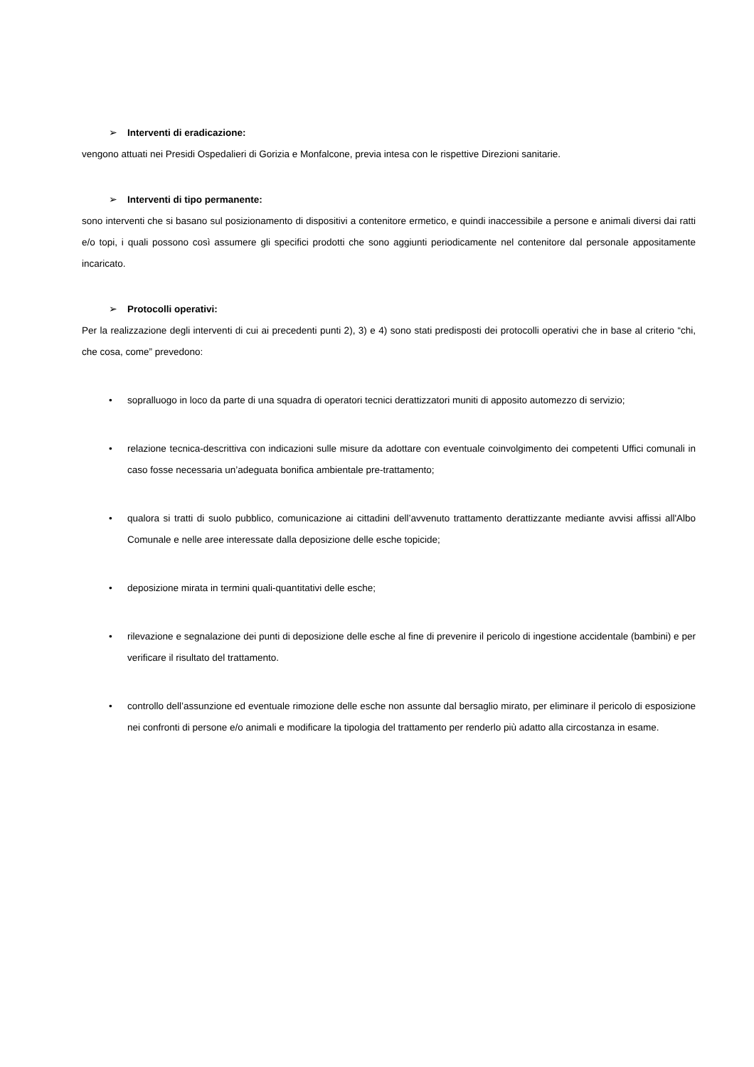➢ Interventi di eradicazione:
vengono attuati nei Presidi Ospedalieri di Gorizia e Monfalcone, previa intesa con le rispettive Direzioni sanitarie.
➢ Interventi di tipo permanente:
sono interventi che si basano sul posizionamento di dispositivi a contenitore ermetico, e quindi inaccessibile a persone e animali diversi dai ratti e/o topi, i quali possono così assumere gli specifici prodotti che sono aggiunti periodicamente nel contenitore dal personale appositamente incaricato.
➢ Protocolli operativi:
Per la realizzazione degli interventi di cui ai precedenti punti 2), 3) e 4) sono stati predisposti dei protocolli operativi che in base al criterio “chi, che cosa, come” prevedono:
• sopralluogo in loco da parte di una squadra di operatori tecnici derattizzatori muniti di apposito automezzo di servizio;
• relazione tecnica-descrittiva con indicazioni sulle misure da adottare con eventuale coinvolgimento dei competenti Uffici comunali in caso fosse necessaria un’adeguata bonifica ambientale pre-trattamento;
• qualora si tratti di suolo pubblico, comunicazione ai cittadini dell’avvenuto trattamento derattizzante mediante avvisi affissi all'Albo Comunale e nelle aree interessate dalla deposizione delle esche topicide;
• deposizione mirata in termini quali-quantitativi delle esche;
• rilevazione e segnalazione dei punti di deposizione delle esche al fine di prevenire il pericolo di ingestione accidentale (bambini) e per verificare il risultato del trattamento.
• controllo dell’assunzione ed eventuale rimozione delle esche non assunte dal bersaglio mirato, per eliminare il pericolo di esposizione nei confronti di persone e/o animali e modificare la tipologia del trattamento per renderlo più adatto alla circostanza in esame.